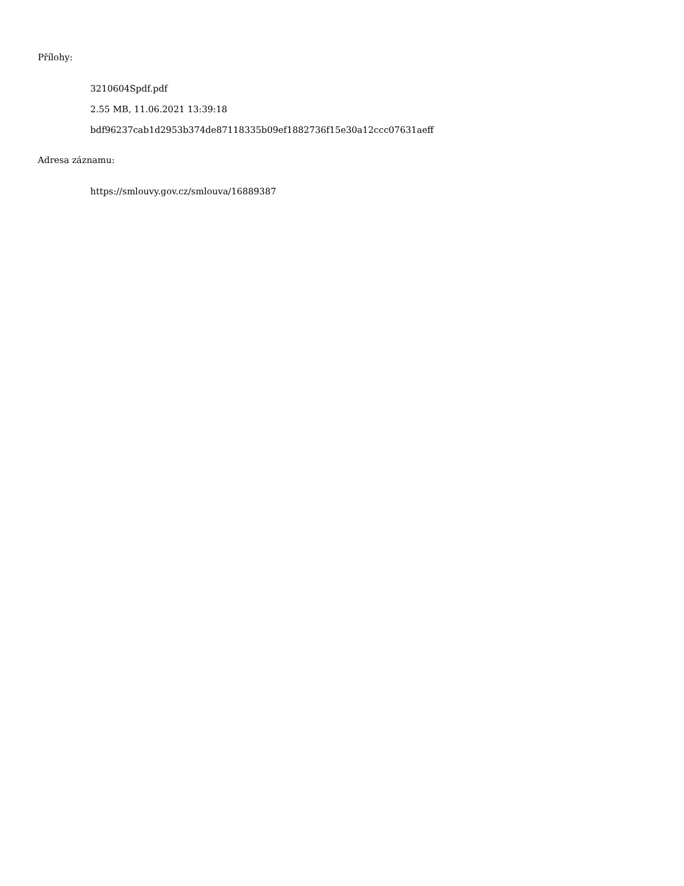Přílohy:
3210604Spdf.pdf
2.55 MB, 11.06.2021 13:39:18
bdf96237cab1d2953b374de87118335b09ef1882736f15e30a12ccc07631aeff
Adresa záznamu:
https://smlouvy.gov.cz/smlouva/16889387